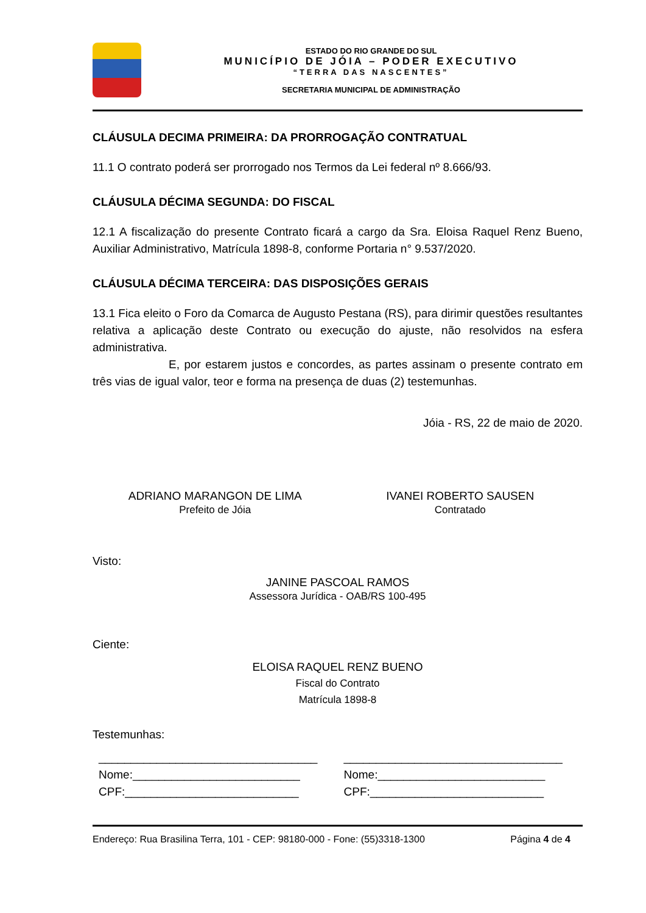ESTADO DO RIO GRANDE DO SUL
MUNICÍPIO DE JÓIA – PODER EXECUTIVO
“TERRA DAS NASCENTES”
SECRETARIA MUNICIPAL DE ADMINISTRAÇÃO
CLÁUSULA DECIMA PRIMEIRA: DA PRORROGAÇÃO CONTRATUAL
11.1 O contrato poderá ser prorrogado nos Termos da Lei federal nº 8.666/93.
CLÁUSULA DÉCIMA SEGUNDA: DO FISCAL
12.1 A fiscalização do presente Contrato ficará a cargo da Sra. Eloisa Raquel Renz Bueno, Auxiliar Administrativo, Matrícula 1898-8, conforme Portaria n° 9.537/2020.
CLÁUSULA DÉCIMA TERCEIRA: DAS DISPOSIÇÕES GERAIS
13.1 Fica eleito o Foro da Comarca de Augusto Pestana (RS), para dirimir questões resultantes relativa a aplicação deste Contrato ou execução do ajuste, não resolvidos na esfera administrativa.
E, por estarem justos e concordes, as partes assinam o presente contrato em três vias de igual valor, teor e forma na presença de duas (2) testemunhas.
Jóia - RS, 22 de maio de 2020.
ADRIANO MARANGON DE LIMA
Prefeito de Jóia
IVANEI ROBERTO SAUSEN
Contratado
Visto:
JANINE PASCOAL RAMOS
Assessora Jurídica - OAB/RS 100-495
Ciente:
ELOISA RAQUEL RENZ BUENO
Fiscal do Contrato
Matrícula 1898-8
Testemunhas:
__________________________________
Nome:__________________________
CPF:___________________________
__________________________________
Nome:__________________________
CPF:___________________________
Endereço: Rua Brasilina Terra, 101 - CEP: 98180-000 - Fone: (55)3318-1300 Página 4 de 4